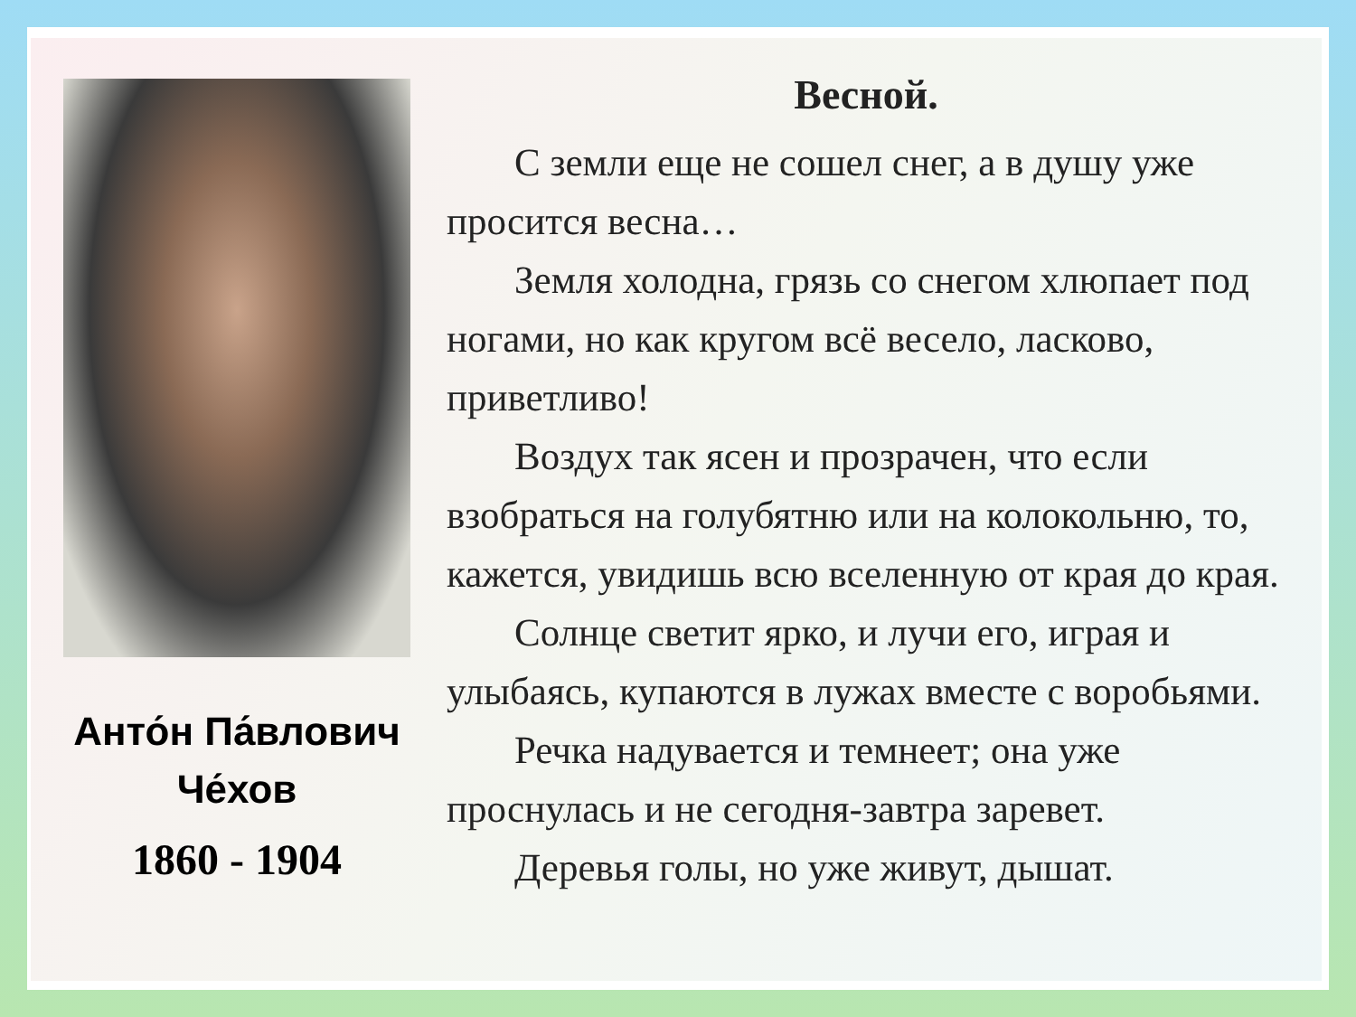Анто́н Па́влович
Че́хов
1860 - 1904
Весной.
С земли еще не сошел снег, а в душу уже просится весна…
Земля холодна, грязь со снегом хлюпает под ногами, но как кругом всё весело, ласково, приветливо!
Воздух так ясен и прозрачен, что если взобраться на голубятню или на колокольню, то, кажется, увидишь всю вселенную от края до края.
Солнце светит ярко, и лучи его, играя и улыбаясь, купаются в лужах вместе с воробьями.
Речка надувается и темнеет; она уже проснулась и не сегодня-завтра заревет.
Деревья голы, но уже живут, дышат.